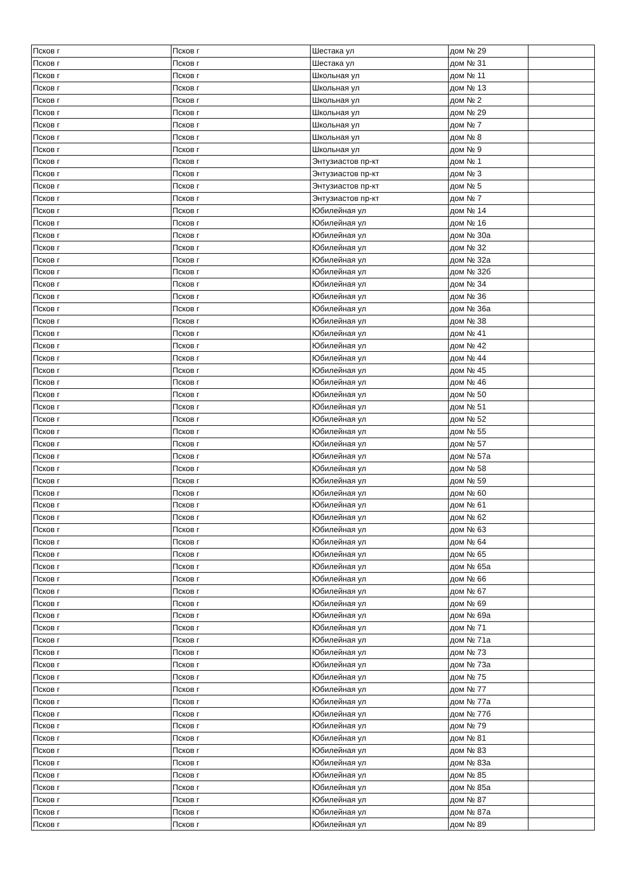| Псков г | Псков г | Шестака ул | дом № 29 | |
| Псков г | Псков г | Шестака ул | дом № 31 | |
| Псков г | Псков г | Школьная ул | дом № 11 | |
| Псков г | Псков г | Школьная ул | дом № 13 | |
| Псков г | Псков г | Школьная ул | дом № 2 | |
| Псков г | Псков г | Школьная ул | дом № 29 | |
| Псков г | Псков г | Школьная ул | дом № 7 | |
| Псков г | Псков г | Школьная ул | дом № 8 | |
| Псков г | Псков г | Школьная ул | дом № 9 | |
| Псков г | Псков г | Энтузиастов пр-кт | дом № 1 | |
| Псков г | Псков г | Энтузиастов пр-кт | дом № 3 | |
| Псков г | Псков г | Энтузиастов пр-кт | дом № 5 | |
| Псков г | Псков г | Энтузиастов пр-кт | дом № 7 | |
| Псков г | Псков г | Юбилейная ул | дом № 14 | |
| Псков г | Псков г | Юбилейная ул | дом № 16 | |
| Псков г | Псков г | Юбилейная ул | дом № 30а | |
| Псков г | Псков г | Юбилейная ул | дом № 32 | |
| Псков г | Псков г | Юбилейная ул | дом № 32а | |
| Псков г | Псков г | Юбилейная ул | дом № 32б | |
| Псков г | Псков г | Юбилейная ул | дом № 34 | |
| Псков г | Псков г | Юбилейная ул | дом № 36 | |
| Псков г | Псков г | Юбилейная ул | дом № 36а | |
| Псков г | Псков г | Юбилейная ул | дом № 38 | |
| Псков г | Псков г | Юбилейная ул | дом № 41 | |
| Псков г | Псков г | Юбилейная ул | дом № 42 | |
| Псков г | Псков г | Юбилейная ул | дом № 44 | |
| Псков г | Псков г | Юбилейная ул | дом № 45 | |
| Псков г | Псков г | Юбилейная ул | дом № 46 | |
| Псков г | Псков г | Юбилейная ул | дом № 50 | |
| Псков г | Псков г | Юбилейная ул | дом № 51 | |
| Псков г | Псков г | Юбилейная ул | дом № 52 | |
| Псков г | Псков г | Юбилейная ул | дом № 55 | |
| Псков г | Псков г | Юбилейная ул | дом № 57 | |
| Псков г | Псков г | Юбилейная ул | дом № 57а | |
| Псков г | Псков г | Юбилейная ул | дом № 58 | |
| Псков г | Псков г | Юбилейная ул | дом № 59 | |
| Псков г | Псков г | Юбилейная ул | дом № 60 | |
| Псков г | Псков г | Юбилейная ул | дом № 61 | |
| Псков г | Псков г | Юбилейная ул | дом № 62 | |
| Псков г | Псков г | Юбилейная ул | дом № 63 | |
| Псков г | Псков г | Юбилейная ул | дом № 64 | |
| Псков г | Псков г | Юбилейная ул | дом № 65 | |
| Псков г | Псков г | Юбилейная ул | дом № 65а | |
| Псков г | Псков г | Юбилейная ул | дом № 66 | |
| Псков г | Псков г | Юбилейная ул | дом № 67 | |
| Псков г | Псков г | Юбилейная ул | дом № 69 | |
| Псков г | Псков г | Юбилейная ул | дом № 69а | |
| Псков г | Псков г | Юбилейная ул | дом № 71 | |
| Псков г | Псков г | Юбилейная ул | дом № 71а | |
| Псков г | Псков г | Юбилейная ул | дом № 73 | |
| Псков г | Псков г | Юбилейная ул | дом № 73а | |
| Псков г | Псков г | Юбилейная ул | дом № 75 | |
| Псков г | Псков г | Юбилейная ул | дом № 77 | |
| Псков г | Псков г | Юбилейная ул | дом № 77а | |
| Псков г | Псков г | Юбилейная ул | дом № 77б | |
| Псков г | Псков г | Юбилейная ул | дом № 79 | |
| Псков г | Псков г | Юбилейная ул | дом № 81 | |
| Псков г | Псков г | Юбилейная ул | дом № 83 | |
| Псков г | Псков г | Юбилейная ул | дом № 83а | |
| Псков г | Псков г | Юбилейная ул | дом № 85 | |
| Псков г | Псков г | Юбилейная ул | дом № 85а | |
| Псков г | Псков г | Юбилейная ул | дом № 87 | |
| Псков г | Псков г | Юбилейная ул | дом № 87а | |
| Псков г | Псков г | Юбилейная ул | дом № 89 | |